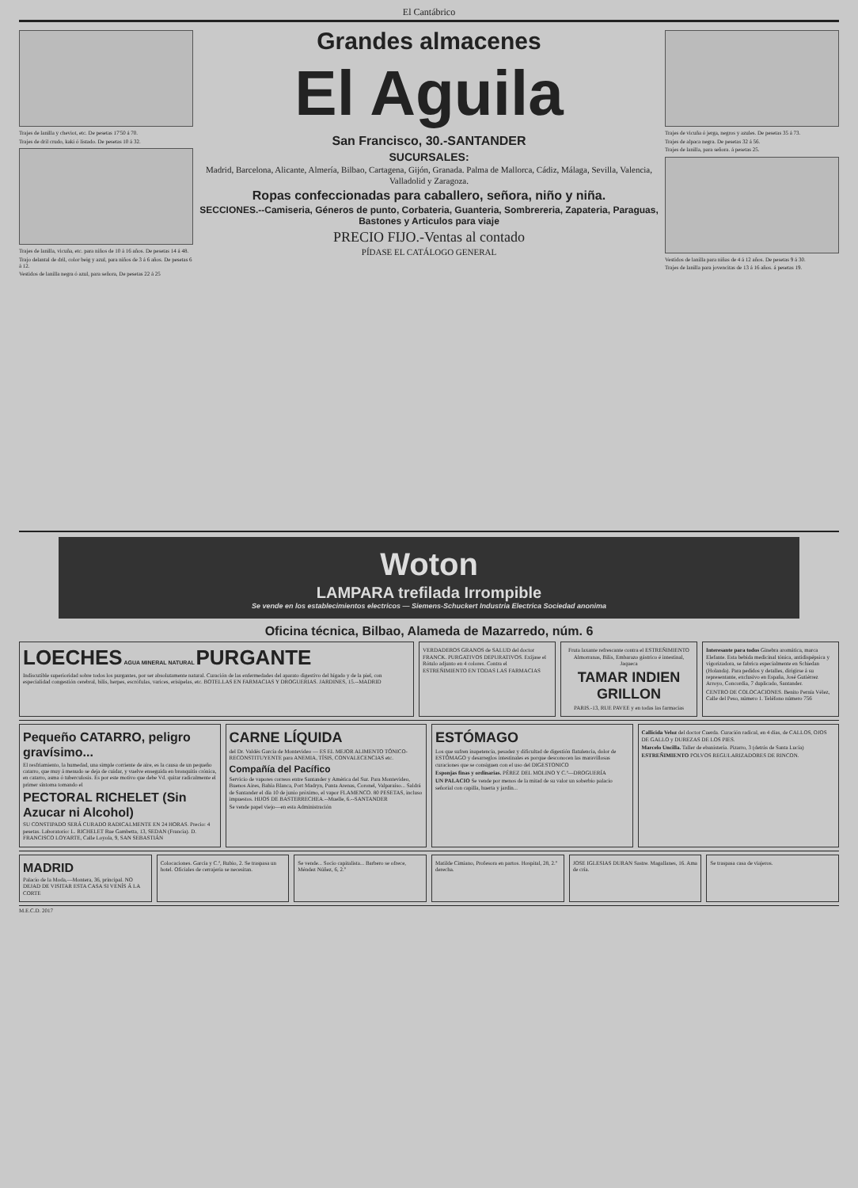El Cantábrico
Trajes de lanilla y cheviot, etc. De pesetas 17'50 á 70.
Trajes de dril crudo, kaki ó listado. De pesetas 10 á 32.
Trajes de lanilla, vicuña, etc. para niños de 10 á 16 años. De pesetas 14 á 48.
Trajo delantal de dril, color beig y azul, para niños de 3 á 6 años. De pesetas 6 á 12.
Vestidos de lanilla negra ó azul, para señora, De pesetas 22 á 25
Grandes almacenes
El Aguila
San Francisco, 30.-SANTANDER
SUCURSALES:
Madrid, Barcelona, Alicante, Almería, Bilbao, Cartagena, Gijón, Granada. Palma de Mallorca, Cádiz, Málaga, Sevilla, Valencia, Valladolid y Zaragoza.
Ropas confeccionadas para caballero, señora, niño y niña.
SECCIONES.--Camiseria, Géneros de punto, Corbateria, Guanteria, Sombrereria, Zapateria, Paraguas, Bastones y Articulos para viaje
PRECIO FIJO.-Ventas al contado
PÍDASE EL CATÁLOGO GENERAL
Trajes de vicuña ó jerga, negros y azules. De pesetas 35 á 73.
Trajes de alpaca negra. De pesetas 32 á 56.
Trajes de lanilla, para señora. á pesetas 25.
Vestidos de lanilla para niñas de 4 á 12 años. De pesetas 9 á 30.
Trajes de lanilla para jovencitas de 13 á 16 años. á pesetas 19.
Woton
LAMPARA trefilada Irrompible
Se vende en los establecimientos electricos — Siemens-Schuckert Industria Electrica Sociedad anonima
Oficina técnica, Bilbao, Alameda de Mazarredo, núm. 6
LOECHES AGUA MINERAL NATURAL PURGANTE
Indiscutible superioridad sobre todos los purgantes, por ser absolutamente natural. Curación de las enfermedades del aparato digestivo del hígado y de la piel, con especialidad congestión cerebral, bilis, herpes, escrófulas, varices, erisipelas, etc. BOTELLAS EN FARMACIAS Y DROGUERIAS. JARDINES, 15.--MADRID
VERDADEROS GRANOS de SALUD del doctor FRANCK. PURGATIVOS DEPURATIVOS. Exíjase el Rótulo adjunto en 4 colores. Contra el ESTREÑIMIENTO EN TODAS LAS FARMACIAS
Fruta laxante refrescante contra el ESTREÑIMIENTO Almorranas, Bilis, Embarazo gástrico é intestinal, Jaqueca
TAMAR INDIEN GRILLON
PARIS.-13, RUE PAVEE y en todas las farmacias
Interesante para todos Ginebra aromática, marca Elefante. Esta bebida medicinal tónica, antidispépsica y vigorizadora, se fabrica especialmente en Schiedan (Holanda). Para pedidos y detalles, dirigirse á su representante, exclusivo en España, José Gutiérrez Arroyo, Concordia, 7 duplicado, Santander.
CENTRO DE COLOCACIONES. Benito Pernía Vélez, Calle del Peso, número 1. Teléfono número 756
Pequeño CATARRO, peligro gravísimo...
El resfriamiento, la humedad, una simple corriente de aire, es la causa de un pequeño catarro, que muy á menudo se deja de cuidar, y vuelve enseguida en bronquitis crónica, en catarro, asma ó tuberculosis. Es por este motivo que debe Vd. quitar radicalmente el primer síntoma tomando el
PECTORAL RICHELET (Sin Azucar ni Alcohol)
SU CONSTIPADO SERÁ CURADO RADICALMENTE EN 24 HORAS. Precio: 4 pesetas. Laboratorio: L. RICHELET Rue Gambetta, 13, SEDAN (Francia). D. FRANCISCO LOYARTE, Calle Loyola, 9, SAN SEBASTIÁN
CARNE LÍQUIDA
del Dr. Valdés García de Montevideo — ES EL MEJOR ALIMENTO TÓNICO-RECONSTITUYENTE para ANEMIA, TÍSIS, CONVALECENCIAS etc.
Compañía del Pacífico
Servicio de vapores correos entre Santander y América del Sur. Para Montevideo, Buenos Aires, Bahía Blanca, Port Madryn, Punta Arenas, Coronel, Valparaíso... Saldrá de Santander el día 10 de junio próximo, el vapor FLAMENCO. 80 PESETAS, incluso impuestos. HIJOS DE BASTERRECHEA.--Muelle, 6.--SANTANDER
Se vende papel viejo—en esta Administración
ESTÓMAGO
Los que sufren inapetencia, pesadez y dificultad de digestión flatulencia, dolor de ESTÓMAGO y desarreglos intestinales es porque desconocen las maravillosas curaciones que se consiguen con el uso del DIGESTONICO
Esponjas finas y ordinarias. PÉREZ DEL MOLINO Y C.ª—DROGUERÍA
UN PALACIO Se vende por menos de la mitad de su valor un soberbio palacio señorial con capilla, huerta y jardín...
Callicida Veloz del doctor Cuerda. Curación radical, en 4 días, de CALLOS, OJOS DE GALLO y DUREZAS DE LOS PIES.
Marcelo Uncilla. Taller de ebanistería. Pizarro, 3 (detrás de Santa Lucía)
ESTREÑIMIENTO POLVOS REGULARIZADORES DE RINCON.
MADRID
Palacio de la Moda,—Montera, 36, principal. NO DEJAD DE VISITAR ESTA CASA SI VENÍS Á LA CORTE
Colocaciones. García y C.ª, Rubio, 2. Se traspasa un hotel. Oficiales de cerrajeria se necesitan.
Se vende... Socio capitalista... Barbero se ofrece, Méndez Núñez, 6, 2.º
Matilde Cimiano, Profesora en partos. Hospital, 28, 2.º derecha.
JOSE IGLESIAS DURAN Sastre. Magallanes, 16. Ama de cría.
Se traspasa casa de viajeros.
M.E.C.D. 2017